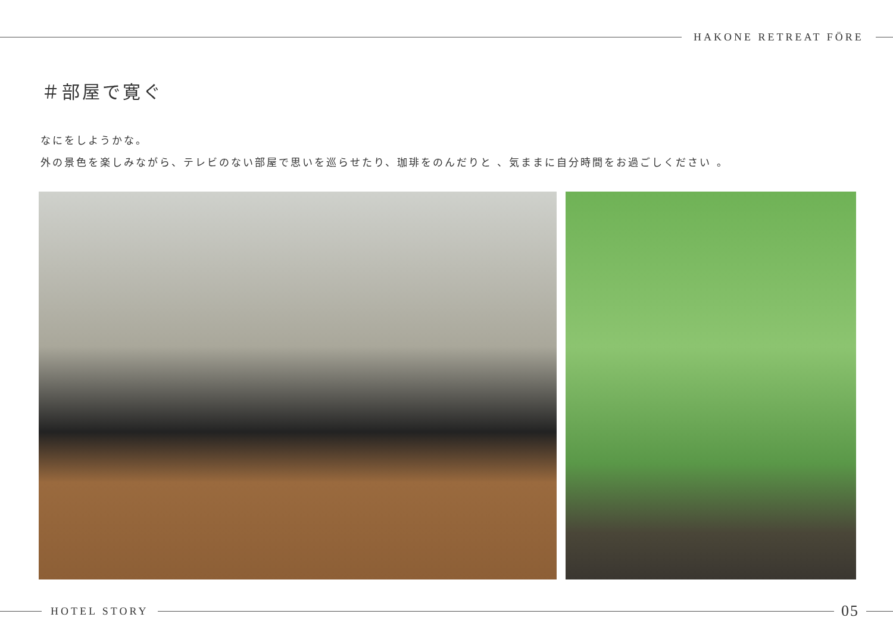HAKONE RETREAT FÖRE
＃部屋で寛ぐ
なにをしようかな。
外の景色を楽しみながら、テレビのない部屋で思いを巡らせたり、珈琲をのんだりと 、気ままに自分時間をお過ごしください 。
HOTEL STORY
05